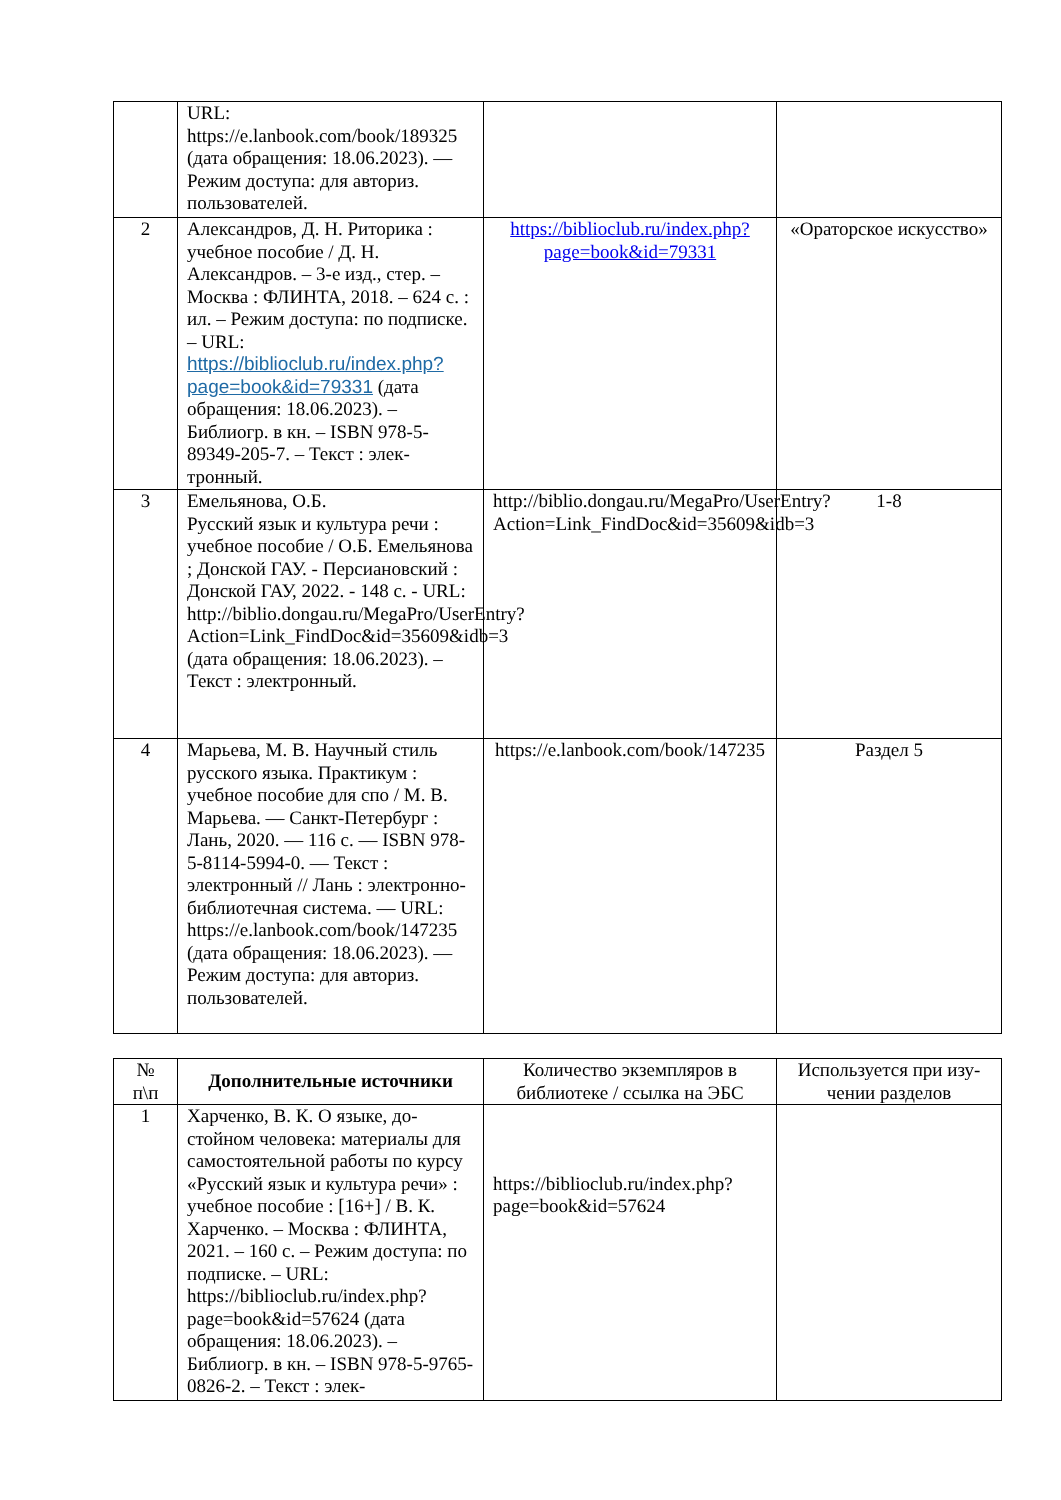| | URL: https://e.lanbook.com/book/189325 (дата обращения: 18.06.2023). — Режим доступа: для автори­з. пользователей. | | |
| 2 | Александров, Д. Н. Риторика : учебное пособие / Д. Н. Александров. – 3-е изд., стер. – Москва : ФЛИНТА, 2018. – 624 с. : ил. – Режим до­ступа: по подписке. – URL: https://biblioclub.ru/index.php?page=book&id=79331 (да­та обращения: 18.06.2023). – Библиогр. в кн. – ISBN 978-5-89349-205-7. – Текст : элек­тронный. | https://biblioclub.ru/index.php?page=book&id=79331 | «Ораторское искус­ство» |
| 3 | Емельянова, О.Б. Русский язык и культура речи : учебное пособие / О.Б. Емелья­нова ; Донской ГАУ. - Персиа­новский : Донской ГАУ, 2022. - 148 с. - URL: http://biblio.dongau.ru/MegaPro/UserEntry?Action=Link_FindDoc&id=35609&idb=3 (дата обра­щения: 18.06.2023). – Текст : электронный. | http://biblio.dongau.ru/MegaPro/UserEntry?Action=Link_FindDoc&id=35609&idb=3 | 1-8 |
| 4 | Марьева, М. В. Научный стиль русского языка. Практикум : учебное пособие для спо / М. В. Марьева. — Санкт-Петербург : Лань, 2020. — 116 с. — ISBN 978-5-8114-5994-0. — Текст : электронный // Лань : элек­тронно-библиотечная система. — URL: https://e.lanbook.com/book/147235 (дата обращения: 18.06.2023). — Режим доступа: для авториз. пользователей. | https://e.lanbook.com/book/147235 | Раздел 5 |
| № п\п | Дополнительные источники | Количество экземпляров в библиотеке / ссылка на ЭБС | Используется при изу­чении разделов |
| --- | --- | --- | --- |
| 1 | Харченко, В. К. О языке, до­стойном человека: материалы для самостоятельной работы по курсу «Русский язык и культура речи» : учебное пособие : [16+] / В. К. Харченко. – Москва : ФЛИНТА, 2021. – 160 с. – Ре­жим доступа: по подписке. – URL: https://biblioclub.ru/index.php?page=book&id=57624 (дата обращения: 18.06.2023). – Библиогр. в кн. – ISBN 978-5-9765-0826-2. – Текст : элек- | https://biblioclub.ru/index.php?page=book&id=57624 | |